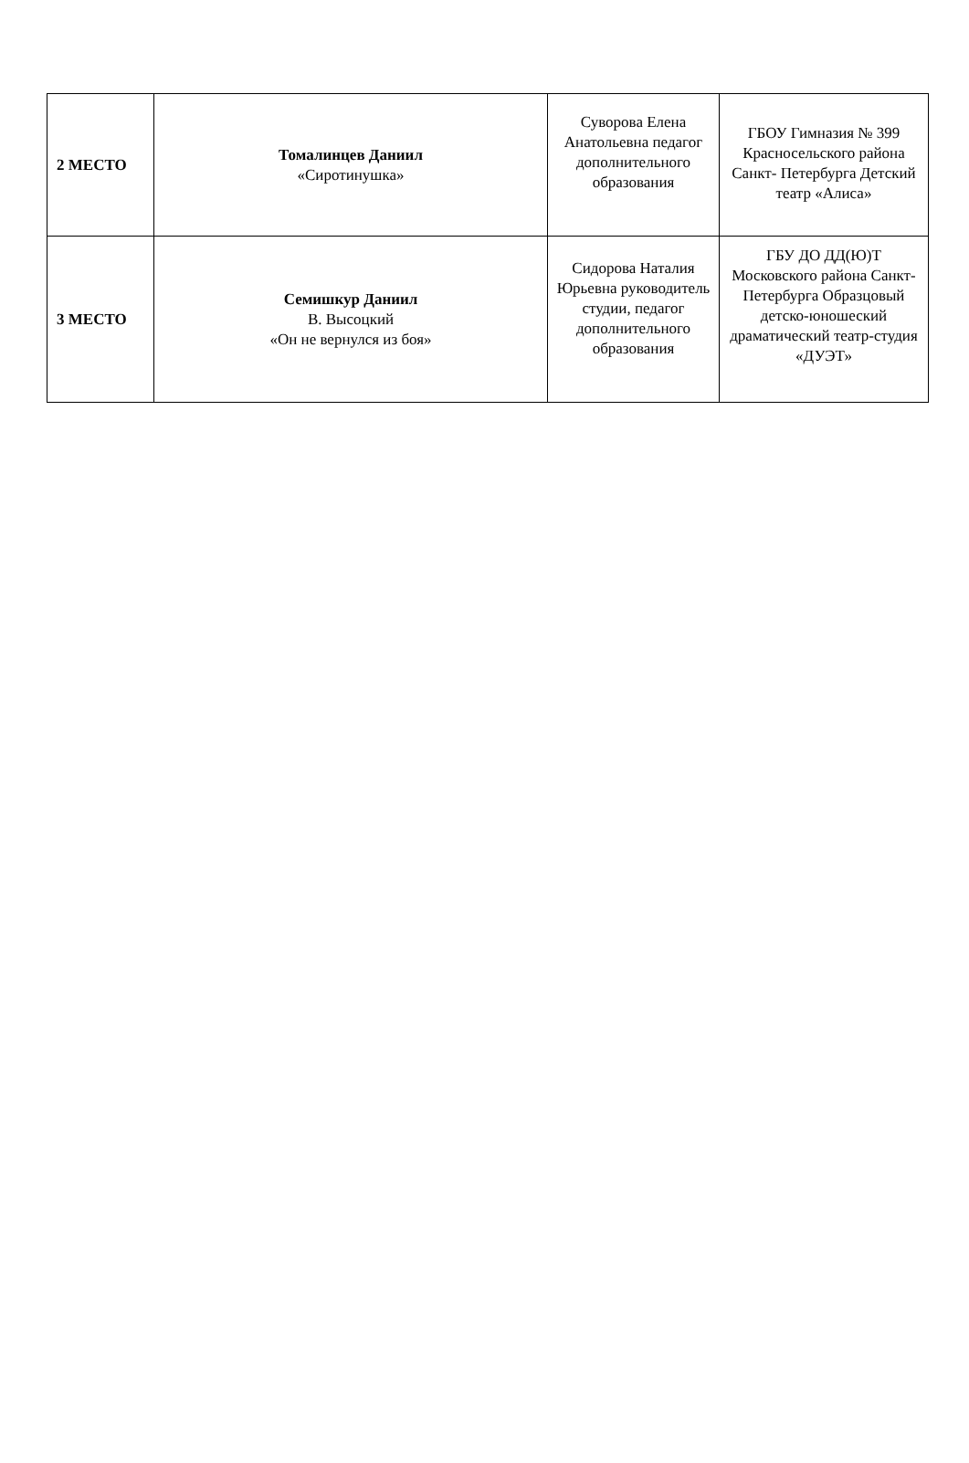| 2 МЕСТО | Томалинцев Даниил «Сиротинушка» | Суворова Елена Анатольевна педагог дополнительного образования | ГБОУ Гимназия № 399 Красносельского района Санкт- Петербурга Детский театр «Алиса» |
| 3 МЕСТО | Семишкур Даниил В. Высоцкий «Он не вернулся из боя» | Сидорова Наталия Юрьевна руководитель студии, педагог дополнительного образования | ГБУ ДО ДД(Ю)Т Московского района Санкт-Петербурга Образцовый детско-юношеский драматический театр-студия «ДУЭТ» |